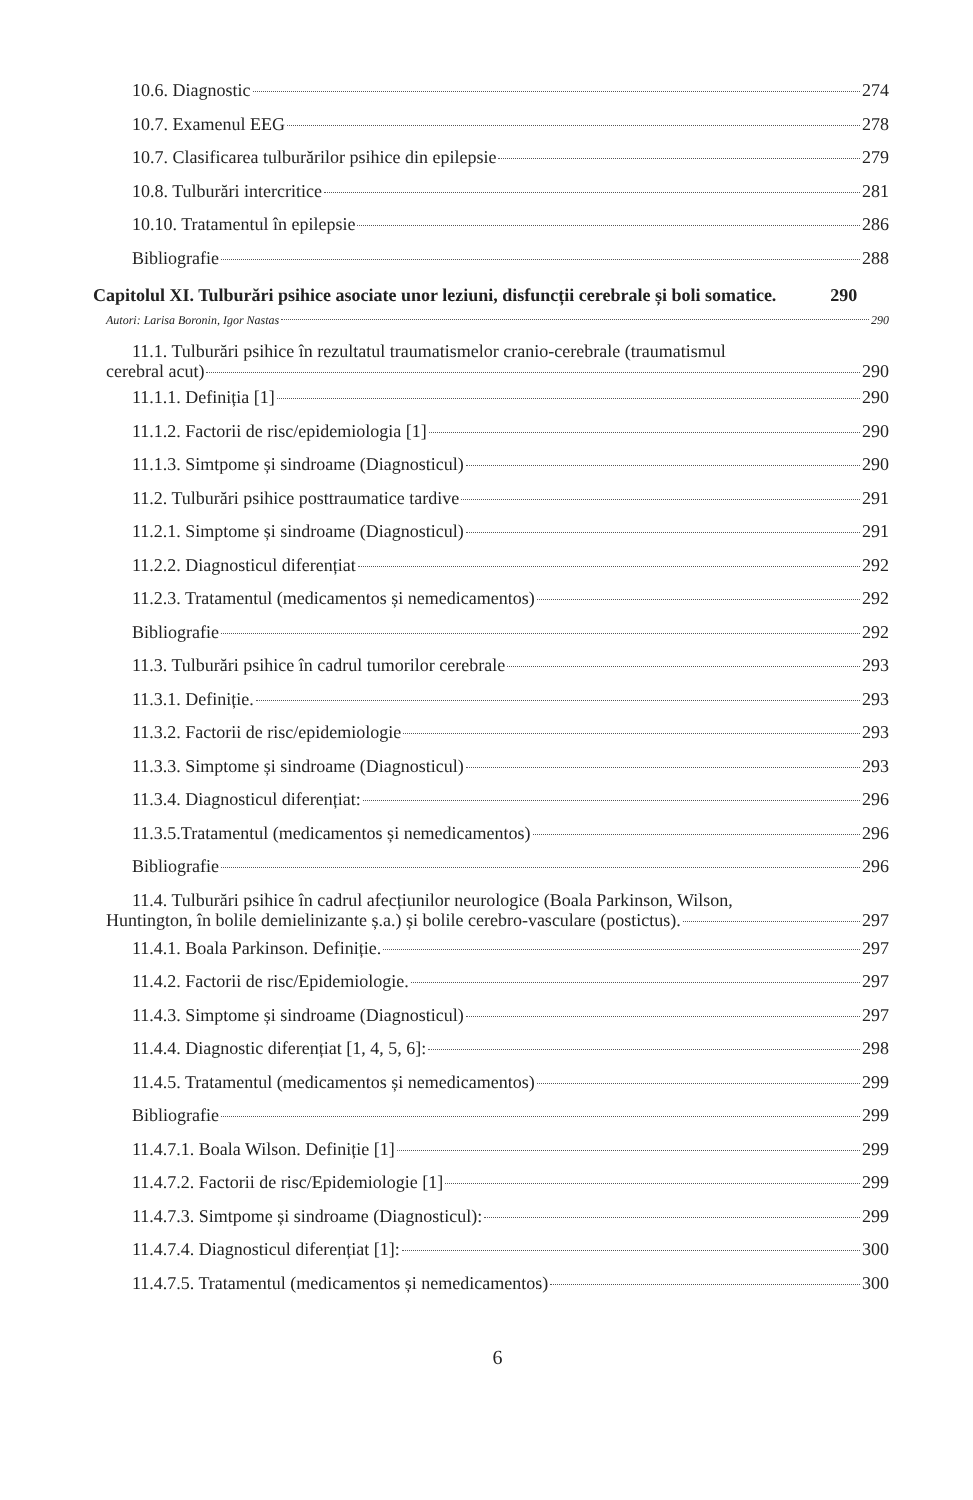10.6. Diagnostic 274
10.7. Examenul EEG 278
10.7. Clasificarea tulburărilor psihice din epilepsie 279
10.8. Tulburări intercritice 281
10.10. Tratamentul în epilepsie 286
Bibliografie 288
Capitolul XI. Tulburări psihice asociate unor leziuni, disfuncții cerebrale și boli somatice. 290
Autori: Larisa Boronin, Igor Nastas 290
11.1. Tulburări psihice în rezultatul traumatismelor cranio-cerebrale (traumatismul
cerebral acut) 290
11.1.1. Definiția [1] 290
11.1.2. Factorii de risc/epidemiologia [1] 290
11.1.3. Simtpome și sindroame (Diagnosticul) 290
11.2. Tulburări psihice posttraumatice tardive 291
11.2.1. Simptome și sindroame (Diagnosticul) 291
11.2.2. Diagnosticul diferențiat 292
11.2.3. Tratamentul (medicamentos și nemedicamentos) 292
Bibliografie 292
11.3. Tulburări psihice în cadrul tumorilor cerebrale 293
11.3.1. Definiție. 293
11.3.2. Factorii de risc/epidemiologie 293
11.3.3. Simptome și sindroame (Diagnosticul) 293
11.3.4. Diagnosticul diferențiat: 296
11.3.5.Tratamentul (medicamentos și nemedicamentos) 296
Bibliografie 296
11.4. Tulburări psihice în cadrul afecțiunilor neurologice (Boala Parkinson, Wilson,
Huntington, în bolile demielinizante ș.a.) și bolile cerebro-vasculare (postictus). 297
11.4.1. Boala Parkinson. Definiție. 297
11.4.2. Factorii de risc/Epidemiologie. 297
11.4.3. Simptome și sindroame (Diagnosticul) 297
11.4.4. Diagnostic diferențiat [1, 4, 5, 6]: 298
11.4.5. Tratamentul (medicamentos și nemedicamentos) 299
Bibliografie 299
11.4.7.1. Boala Wilson. Definiție [1] 299
11.4.7.2. Factorii de risc/Epidemiologie [1] 299
11.4.7.3. Simtpome și sindroame (Diagnosticul): 299
11.4.7.4. Diagnosticul diferențiat [1]: 300
11.4.7.5. Tratamentul (medicamentos și nemedicamentos) 300
6